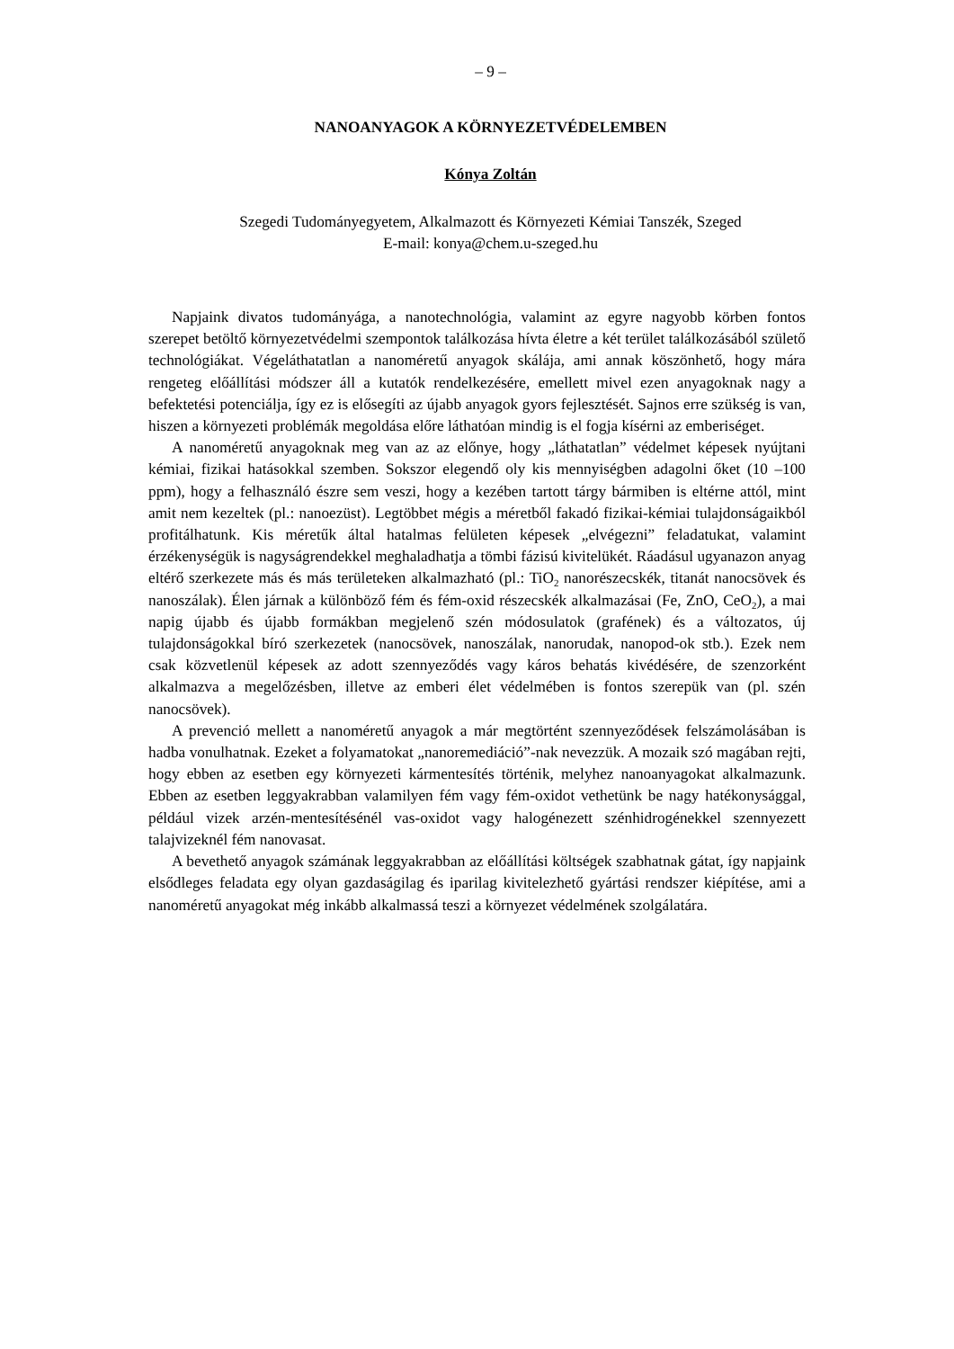– 9 –
NANOANYAGOK A KÖRNYEZETVÉDELEMBEN
Kónya Zoltán
Szegedi Tudományegyetem, Alkalmazott és Környezeti Kémiai Tanszék, Szeged
E-mail: konya@chem.u-szeged.hu
Napjaink divatos tudományága, a nanotechnológia, valamint az egyre nagyobb körben fontos szerepet betöltő környezetvédelmi szempontok találkozása hívta életre a két terület találkozásából születő technológiákat. Végeláthatatlan a nanoméretű anyagok skálája, ami annak köszönhető, hogy mára rengeteg előállítási módszer áll a kutatók rendelkezésére, emellett mivel ezen anyagoknak nagy a befektetési potenciálja, így ez is elősegíti az újabb anyagok gyors fejlesztését. Sajnos erre szükség is van, hiszen a környezeti problémák megoldása előre láthatóan mindig is el fogja kísérni az emberiséget.
A nanoméretű anyagoknak meg van az az előnye, hogy „láthatatlan” védelmet képesek nyújtani kémiai, fizikai hatásokkal szemben. Sokszor elegendő oly kis mennyiségben adagolni őket (10 –100 ppm), hogy a felhasználó észre sem veszi, hogy a kezében tartott tárgy bármiben is eltérne attól, mint amit nem kezeltek (pl.: nanoezüst). Legtöbbet mégis a méretből fakadó fizikai-kémiai tulajdonságaikból profitálhatunk. Kis méretűk által hatalmas felületen képesek „elvégezni” feladatukat, valamint érzékenységük is nagyságrendekkel meghaladhatja a tömbi fázisú kivitelükét. Ráadásul ugyanazon anyag eltérő szerkezete más és más területeken alkalmazható (pl.: TiO<sub>2</sub> nanorészecskék, titanát nanocsövek és nanoszálak). Élen járnak a különböző fém és fém-oxid részecskék alkalmazásai (Fe, ZnO, CeO<sub>2</sub>), a mai napig újabb és újabb formákban megjelenő szén módosulatok (grafének) és a változatos, új tulajdonságokkal bíró szerkezetek (nanocsövek, nanoszálak, nanorudak, nanopod-ok stb.). Ezek nem csak közvetlenül képesek az adott szennyeződés vagy káros behatás kivédésére, de szenzorként alkalmazva a megelőzésben, illetve az emberi élet védelmében is fontos szerepük van (pl. szén nanocsövek).
A prevenció mellett a nanoméretű anyagok a már megtörtént szennyeződések felszámolásában is hadba vonulhatnak. Ezeket a folyamatokat „nanoremediáció”-nak nevezzük. A mozaik szó magában rejti, hogy ebben az esetben egy környezeti kármentesítés történik, melyhez nanoanyagokat alkalmazunk. Ebben az esetben leggyakrabban valamilyen fém vagy fém-oxidot vethetünk be nagy hatékonysággal, például vizek arzén-mentesítésénél vas-oxidot vagy halogénezett szénhidrogénekkel szennyezett talajvizeknél fém nanovasat.
A bevethető anyagok számának leggyakrabban az előállítási költségek szabhatnak gátat, így napjaink elsődleges feladata egy olyan gazdaságilag és iparilag kivitelezhető gyártási rendszer kiépítése, ami a nanoméretű anyagokat még inkább alkalmassá teszi a környezet védelmének szolgálatára.